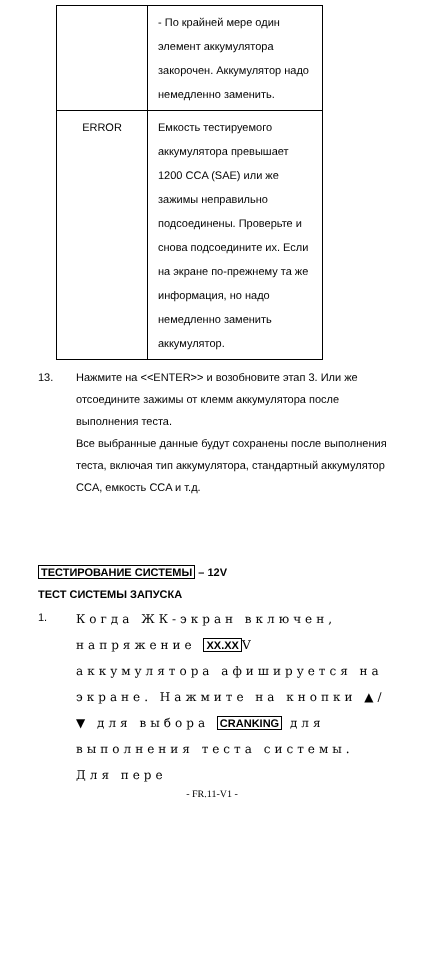| | - По крайней мере один элемент аккумулятора закорочен. Аккумулятор надо немедленно заменить. |
| ERROR | Емкость тестируемого аккумулятора превышает 1200 CCA (SAE) или же зажимы неправильно подсоединены. Проверьте и снова подсоедините их. Если на экране по-прежнему та же информация, но надо немедленно заменить аккумулятор. |
13. Нажмите на <<ENTER>> и возобновите этап 3. Или же отсоедините зажимы от клемм аккумулятора после выполнения теста.
Все выбранные данные будут сохранены после выполнения теста, включая тип аккумулятора, стандартный аккумулятор CCA, емкость CCA и т.д.
ТЕСТИРОВАНИЕ СИСТЕМЫ – 12V
ТЕСТ СИСТЕМЫ ЗАПУСКА
1.
Когда ЖК-экран включен, напряжение XX.XXV аккумулятора афишируется на экране. Нажмите на кнопки ▲/▼ для выбора CRANKING для выполнения теста системы. Для пере
- FR.11-V1 -